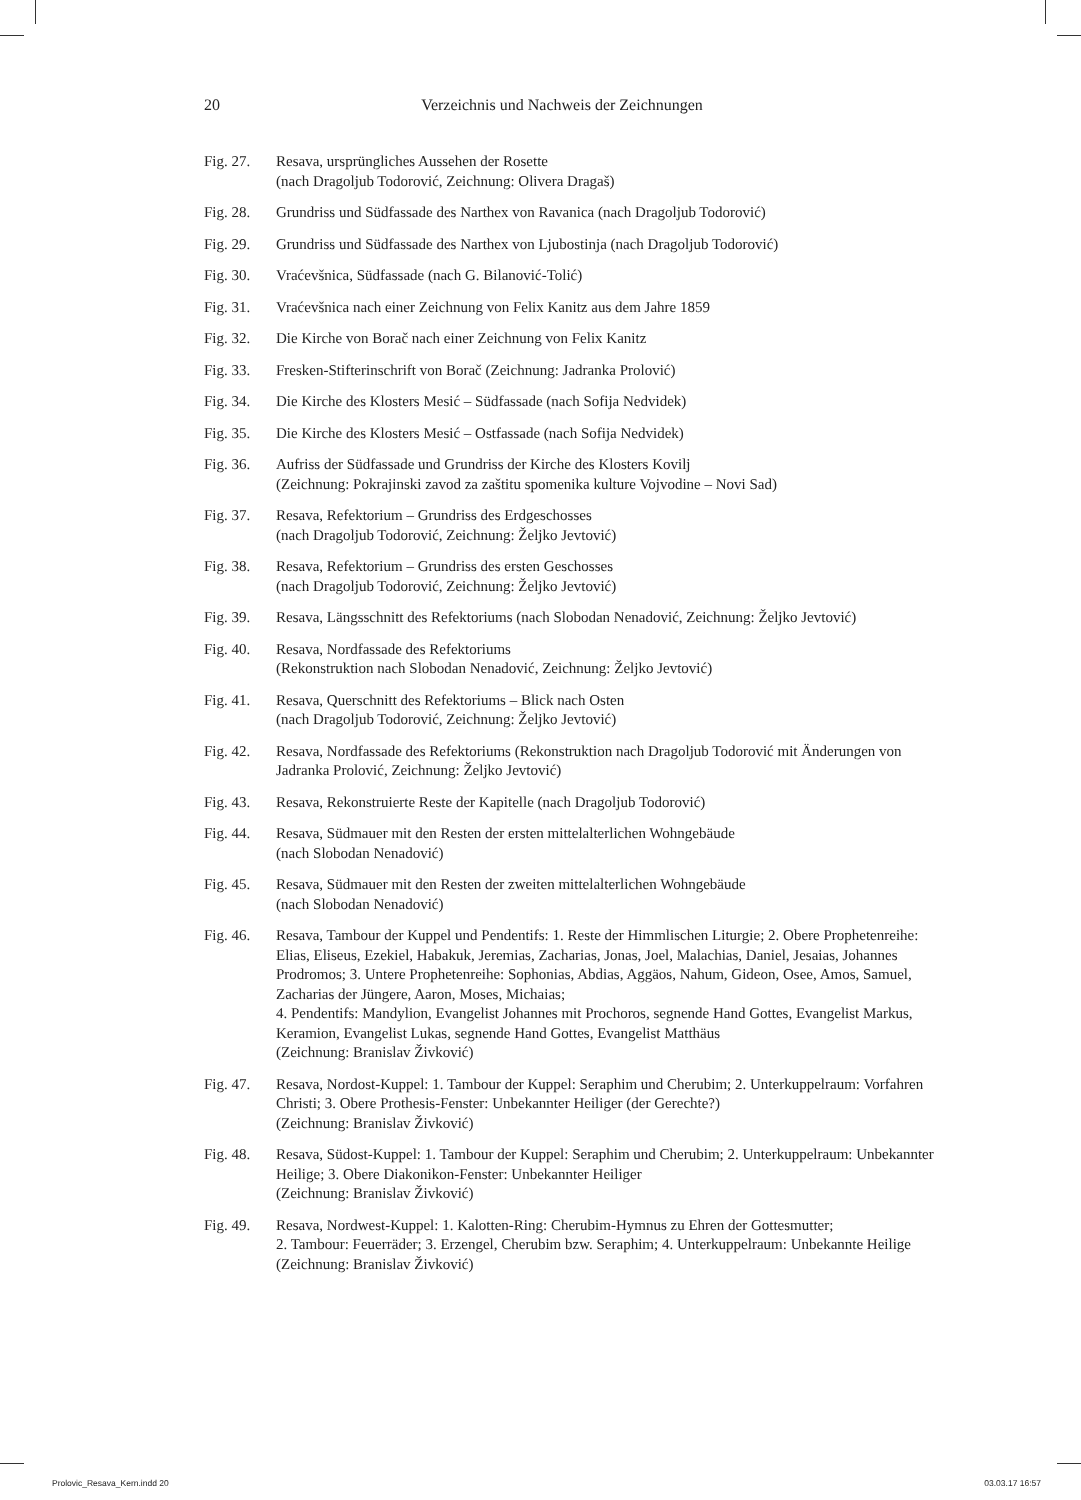20 Verzeichnis und Nachweis der Zeichnungen
Fig. 27. Resava, ursprüngliches Aussehen der Rosette
(nach Dragoljub Todorović, Zeichnung: Olivera Dragaš)
Fig. 28. Grundriss und Südfassade des Narthex von Ravanica (nach Dragoljub Todorović)
Fig. 29. Grundriss und Südfassade des Narthex von Ljubostinja (nach Dragoljub Todorović)
Fig. 30. Vraćevšnica, Südfassade (nach G. Bilanović-Tolić)
Fig. 31. Vraćevšnica nach einer Zeichnung von Felix Kanitz aus dem Jahre 1859
Fig. 32. Die Kirche von Borač nach einer Zeichnung von Felix Kanitz
Fig. 33. Fresken-Stifterinschrift von Borač (Zeichnung: Jadranka Prolović)
Fig. 34. Die Kirche des Klosters Mesić – Südfassade (nach Sofija Nedvidek)
Fig. 35. Die Kirche des Klosters Mesić – Ostfassade (nach Sofija Nedvidek)
Fig. 36. Aufriss der Südfassade und Grundriss der Kirche des Klosters Kovilj
(Zeichnung: Pokrajinski zavod za zaštitu spomenika kulture Vojvodine – Novi Sad)
Fig. 37. Resava, Refektorium – Grundriss des Erdgeschosses
(nach Dragoljub Todorović, Zeichnung: Željko Jevtović)
Fig. 38. Resava, Refektorium – Grundriss des ersten Geschosses
(nach Dragoljub Todorović, Zeichnung: Željko Jevtović)
Fig. 39. Resava, Längsschnitt des Refektoriums (nach Slobodan Nenadović, Zeichnung: Željko Jevtović)
Fig. 40. Resava, Nordfassade des Refektoriums
(Rekonstruktion nach Slobodan Nenadović, Zeichnung: Željko Jevtović)
Fig. 41. Resava, Querschnitt des Refektoriums – Blick nach Osten
(nach Dragoljub Todorović, Zeichnung: Željko Jevtović)
Fig. 42. Resava, Nordfassade des Refektoriums (Rekonstruktion nach Dragoljub Todorović mit Änderungen von Jadranka Prolović, Zeichnung: Željko Jevtović)
Fig. 43. Resava, Rekonstruierte Reste der Kapitelle (nach Dragoljub Todorović)
Fig. 44. Resava, Südmauer mit den Resten der ersten mittelalterlichen Wohngebäude
(nach Slobodan Nenadović)
Fig. 45. Resava, Südmauer mit den Resten der zweiten mittelalterlichen Wohngebäude
(nach Slobodan Nenadović)
Fig. 46. Resava, Tambour der Kuppel und Pendentifs: 1. Reste der Himmlischen Liturgie; 2. Obere Prophetenreihe: Elias, Eliseus, Ezekiel, Habakuk, Jeremias, Zacharias, Jonas, Joel, Malachias, Daniel, Jesaias, Johannes Prodromos; 3. Untere Prophetenreihe: Sophonias, Abdias, Aggäos, Nahum, Gideon, Osee, Amos, Samuel, Zacharias der Jüngere, Aaron, Moses, Michaias;
4. Pendentifs: Mandylion, Evangelist Johannes mit Prochoros, segnende Hand Gottes, Evangelist Markus, Keramion, Evangelist Lukas, segnende Hand Gottes, Evangelist Matthäus
(Zeichnung: Branislav Živković)
Fig. 47. Resava, Nordost-Kuppel: 1. Tambour der Kuppel: Seraphim und Cherubim; 2. Unterkuppelraum: Vorfahren Christi; 3. Obere Prothesis-Fenster: Unbekannter Heiliger (der Gerechte?)
(Zeichnung: Branislav Živković)
Fig. 48. Resava, Südost-Kuppel: 1. Tambour der Kuppel: Seraphim und Cherubim; 2. Unterkuppelraum: Unbekannter Heilige; 3. Obere Diakonikon-Fenster: Unbekannter Heiliger
(Zeichnung: Branislav Živković)
Fig. 49. Resava, Nordwest-Kuppel: 1. Kalotten-Ring: Cherubim-Hymnus zu Ehren der Gottesmutter;
2. Tambour: Feuerräder; 3. Erzengel, Cherubim bzw. Seraphim; 4. Unterkuppelraum: Unbekannte Heilige (Zeichnung: Branislav Živković)
Prolovic_Resava_Kern.indd 20 03.03.17 16:57